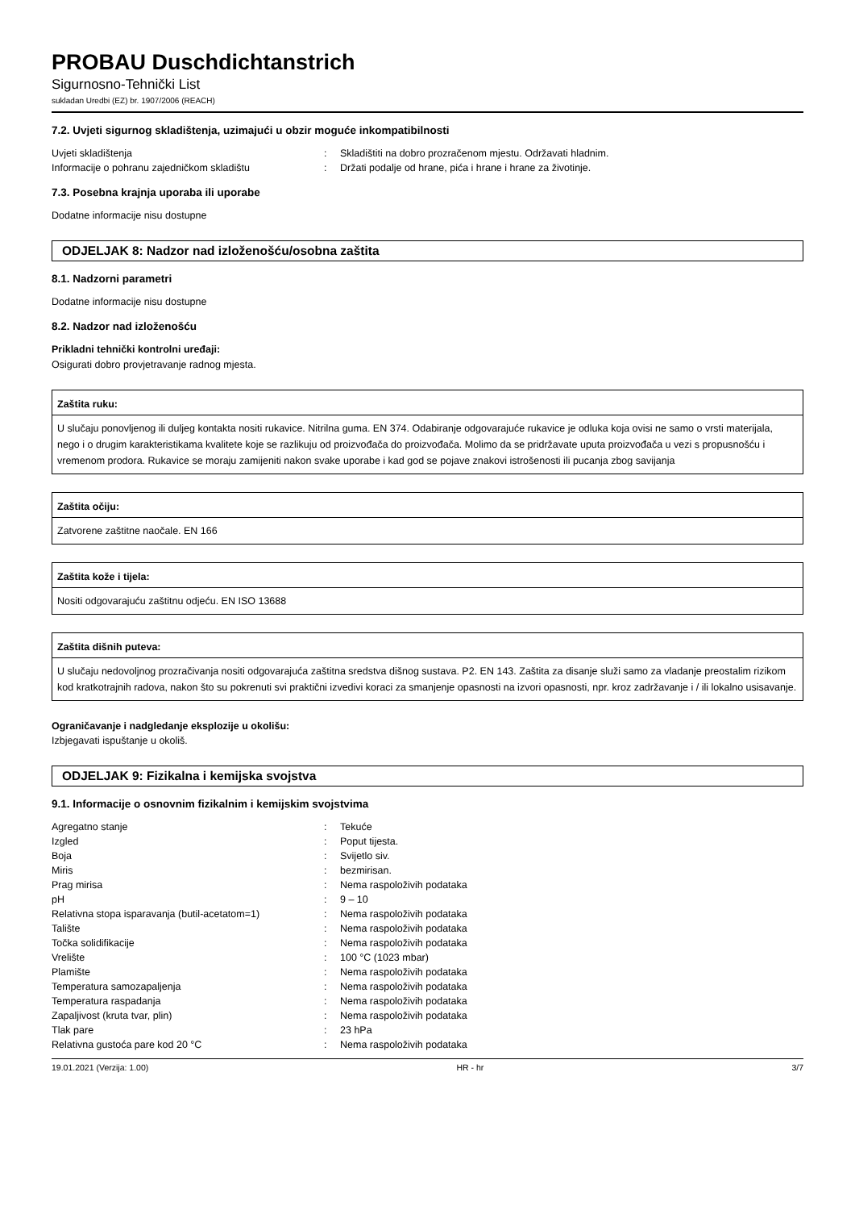PROBAU Duschdichtanstrich
Sigurnosno-Tehnički List
sukladan Uredbi (EZ) br. 1907/2006 (REACH)
7.2. Uvjeti sigurnog skladištenja, uzimajući u obzir moguće inkompatibilnosti
| Uvjeti skladištenja | : | Skladištiti na dobro prozračenom mjestu. Održavati hladnim. |
| Informacije o pohranu zajedničkom skladištu | : | Držati podalje od hrane, pića i hrane i hrane za životinje. |
7.3. Posebna krajnja uporaba ili uporabe
Dodatne informacije nisu dostupne
ODJELJAK 8: Nadzor nad izloženošću/osobna zaštita
8.1. Nadzorni parametri
Dodatne informacije nisu dostupne
8.2. Nadzor nad izloženošću
Prikladni tehnički kontrolni uređaji:
Osigurati dobro provjetravanje radnog mjesta.
Zaštita ruku:
U slučaju ponovljenog ili duljeg kontakta nositi rukavice. Nitrilna guma. EN 374. Odabiranje odgovarajuće rukavice je odluka koja ovisi ne samo o vrsti materijala, nego i o drugim karakteristikama kvalitete koje se razlikuju od proizvođača do proizvođača. Molimo da se pridržavate uputa proizvođača u vezi s propusnošću i vremenom prodora. Rukavice se moraju zamijeniti nakon svake uporabe i kad god se pojave znakovi istrošenosti ili pucanja zbog savijanja
Zaštita očiju:
Zatvorene zaštitne naočale. EN 166
Zaštita kože i tijela:
Nositi odgovarajuću zaštitnu odjeću. EN ISO 13688
Zaštita dišnih puteva:
U slučaju nedovoljnog prozračivanja nositi odgovarajuća zaštitna sredstva dišnog sustava. P2. EN 143. Zaštita za disanje služi samo za vladanje preostalim rizikom kod kratkotrajnih radova, nakon što su pokrenuti svi praktični izvedivi koraci za smanjenje opasnosti na izvori opasnosti, npr. kroz zadržavanje i / ili lokalno usisavanje.
Ograničavanje i nadgledanje eksplozije u okolišu:
Izbjegavati ispuštanje u okoliš.
ODJELJAK 9: Fizikalna i kemijska svojstva
9.1. Informacije o osnovnim fizikalnim i kemijskim svojstvima
| Agregatno stanje | : | Tekuće |
| Izgled | : | Poput tijesta. |
| Boja | : | Svijetlo siv. |
| Miris | : | bezmirisan. |
| Prag mirisa | : | Nema raspoloživih podataka |
| pH | : | 9 – 10 |
| Relativna stopa isparavanja (butil-acetatom=1) | : | Nema raspoloživih podataka |
| Talište | : | Nema raspoloživih podataka |
| Točka solidifikacije | : | Nema raspoloživih podataka |
| Vrelište | : | 100 °C (1023 mbar) |
| Plamište | : | Nema raspoloživih podataka |
| Temperatura samozapaljenja | : | Nema raspoloživih podataka |
| Temperatura raspadanja | : | Nema raspoloživih podataka |
| Zapaljivost (kruta tvar, plin) | : | Nema raspoloživih podataka |
| Tlak pare | : | 23 hPa |
| Relativna gustoća pare kod 20 °C | : | Nema raspoloživih podataka |
19.01.2021 (Verzija: 1.00) HR - hr 3/7